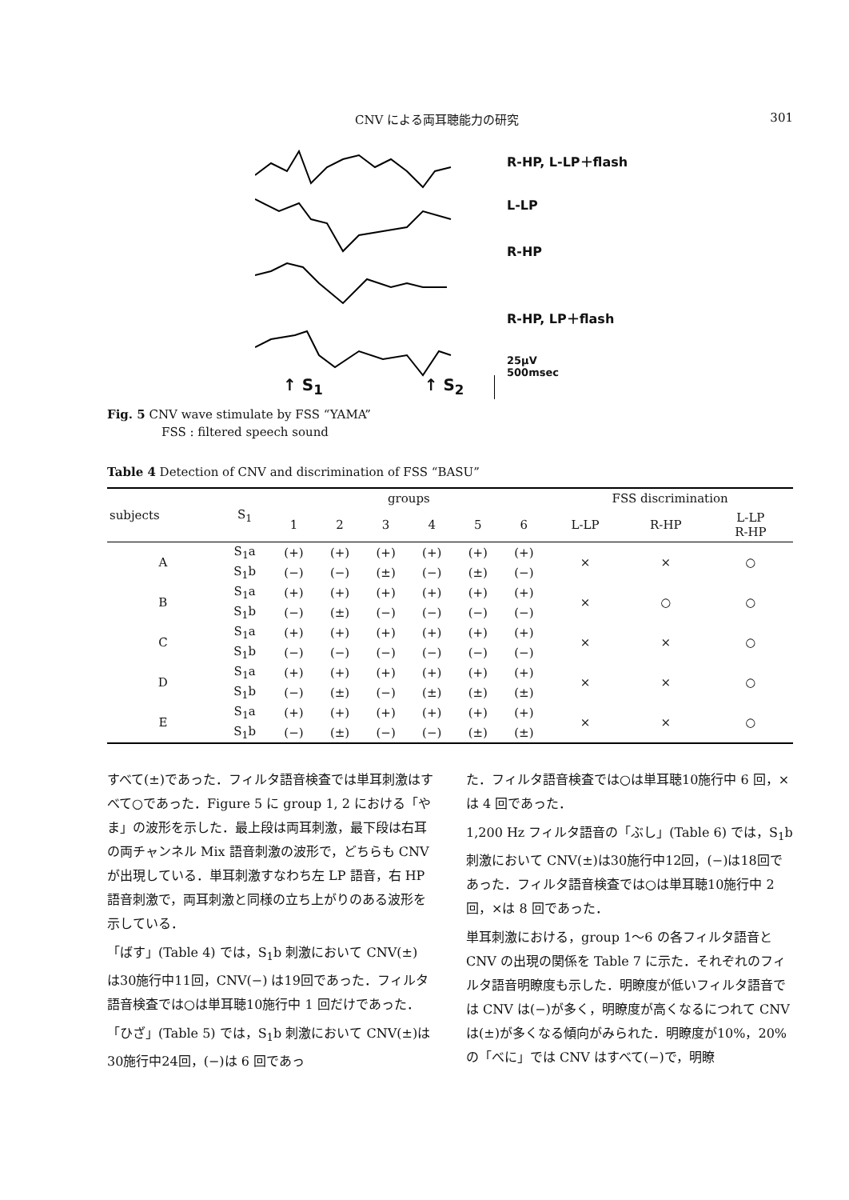CNV による両耳聴能力の研究 301
R-HP, L-LP＋flash
L-LP
R-HP
R-HP, LP＋flash
25μV
500msec
↑ S<sub>1</sub> ↑ S<sub>2</sub>
Fig. 5 CNV wave stimulate by FSS “YAMA”
FSS : filtered speech sound
Table 4 Detection of CNV and discrimination of FSS “BASU”
| subjects | S<sub>1</sub> | groups | | | | | | FSS discrimination | | |
| --- | --- | --- | --- | --- | --- | --- | --- | --- | --- | --- |
| | | 1 | 2 | 3 | 4 | 5 | 6 | L-LP | R-HP | L-LP R-HP |
| A | S<sub>1</sub>a | (+) | (+) | (+) | (+) | (+) | (+) | × | × | ○ |
| | S<sub>1</sub>b | (−) | (−) | (±) | (−) | (±) | (−) | | | |
| B | S<sub>1</sub>a | (+) | (+) | (+) | (+) | (+) | (+) | × | ○ | ○ |
| | S<sub>1</sub>b | (−) | (±) | (−) | (−) | (−) | (−) | | | |
| C | S<sub>1</sub>a | (+) | (+) | (+) | (+) | (+) | (+) | × | × | ○ |
| | S<sub>1</sub>b | (−) | (−) | (−) | (−) | (−) | (−) | | | |
| D | S<sub>1</sub>a | (+) | (+) | (+) | (+) | (+) | (+) | × | × | ○ |
| | S<sub>1</sub>b | (−) | (±) | (−) | (±) | (±) | (±) | | | |
| E | S<sub>1</sub>a | (+) | (+) | (+) | (+) | (+) | (+) | × | × | ○ |
| | S<sub>1</sub>b | (−) | (±) | (−) | (−) | (±) | (±) | | | |
すべて(±)であった．フィルタ語音検査では単耳刺激はすべて○であった．Figure 5 に group 1, 2 における「やま」の波形を示した．最上段は両耳刺激，最下段は右耳の両チャンネル Mix 語音刺激の波形で，どちらも CNV が出現している．単耳刺激すなわち左 LP 語音，右 HP 語音刺激で，両耳刺激と同様の立ち上がりのある波形を示している．
「ばす」(Table 4) では，S<sub>1</sub>b 刺激において CNV(±) は30施行中11回，CNV(−) は19回であった．フィルタ語音検査では○は単耳聴10施行中 1 回だけであった．
「ひざ」(Table 5) では，S<sub>1</sub>b 刺激において CNV(±)は30施行中24回，(−)は 6 回であっ
た．フィルタ語音検査では○は単耳聴10施行中 6 回，×は 4 回であった．
1,200 Hz フィルタ語音の「ぶし」(Table 6) では，S<sub>1</sub>b 刺激において CNV(±)は30施行中12回，(−)は18回であった．フィルタ語音検査では○は単耳聴10施行中 2 回，×は 8 回であった．
単耳刺激における，group 1〜6 の各フィルタ語音と CNV の出現の関係を Table 7 に示た．それぞれのフィルタ語音明瞭度も示した．明瞭度が低いフィルタ語音では CNV は(−)が多く，明瞭度が高くなるにつれて CNVは(±)が多くなる傾向がみられた．明瞭度が10%，20%の「べに」では CNV はすべて(−)で，明瞭